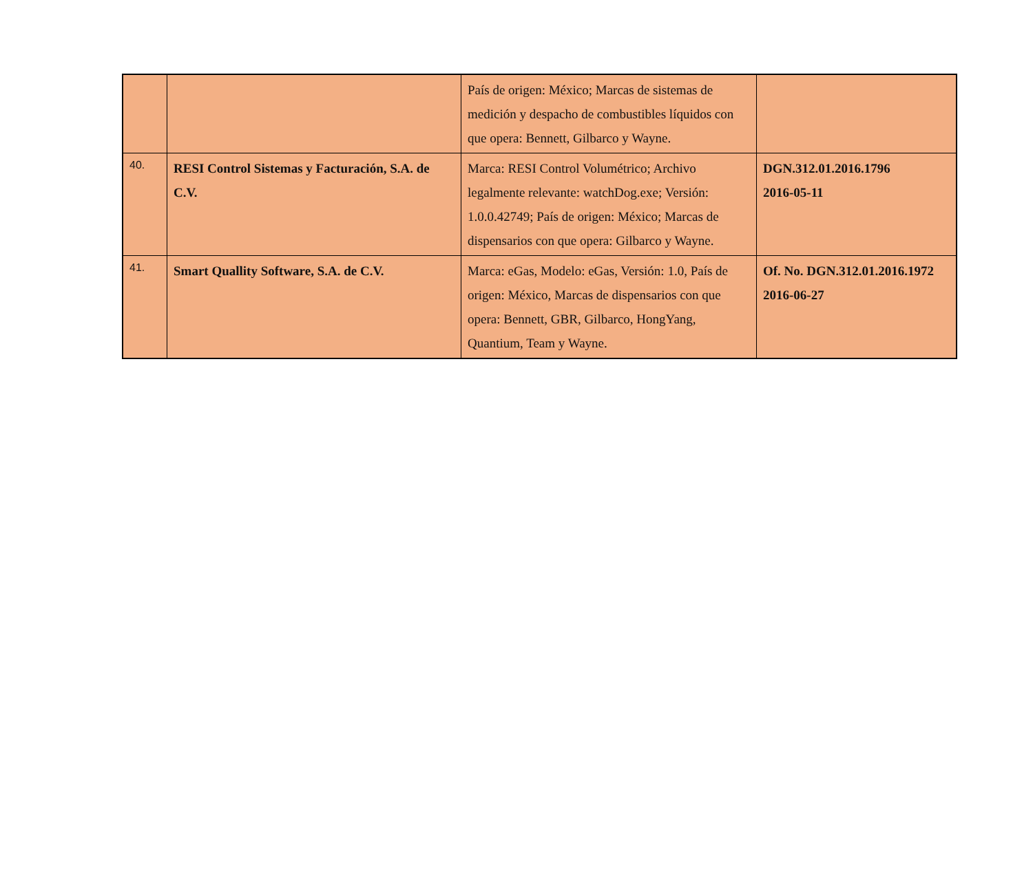| | | País de origen: México; Marcas de sistemas de medición y despacho de combustibles líquidos con que opera: Bennett, Gilbarco y Wayne. | |
| 40. | RESI Control Sistemas y Facturación, S.A. de C.V. | Marca: RESI Control Volumétrico; Archivo legalmente relevante: watchDog.exe; Versión: 1.0.0.42749; País de origen: México; Marcas de dispensarios con que opera: Gilbarco y Wayne. | DGN.312.01.2016.1796 2016-05-11 |
| 41. | Smart Quallity Software, S.A. de C.V. | Marca: eGas, Modelo: eGas, Versión: 1.0, País de origen: México, Marcas de dispensarios con que opera: Bennett, GBR, Gilbarco, HongYang, Quantium, Team y Wayne. | Of. No. DGN.312.01.2016.1972 2016-06-27 |